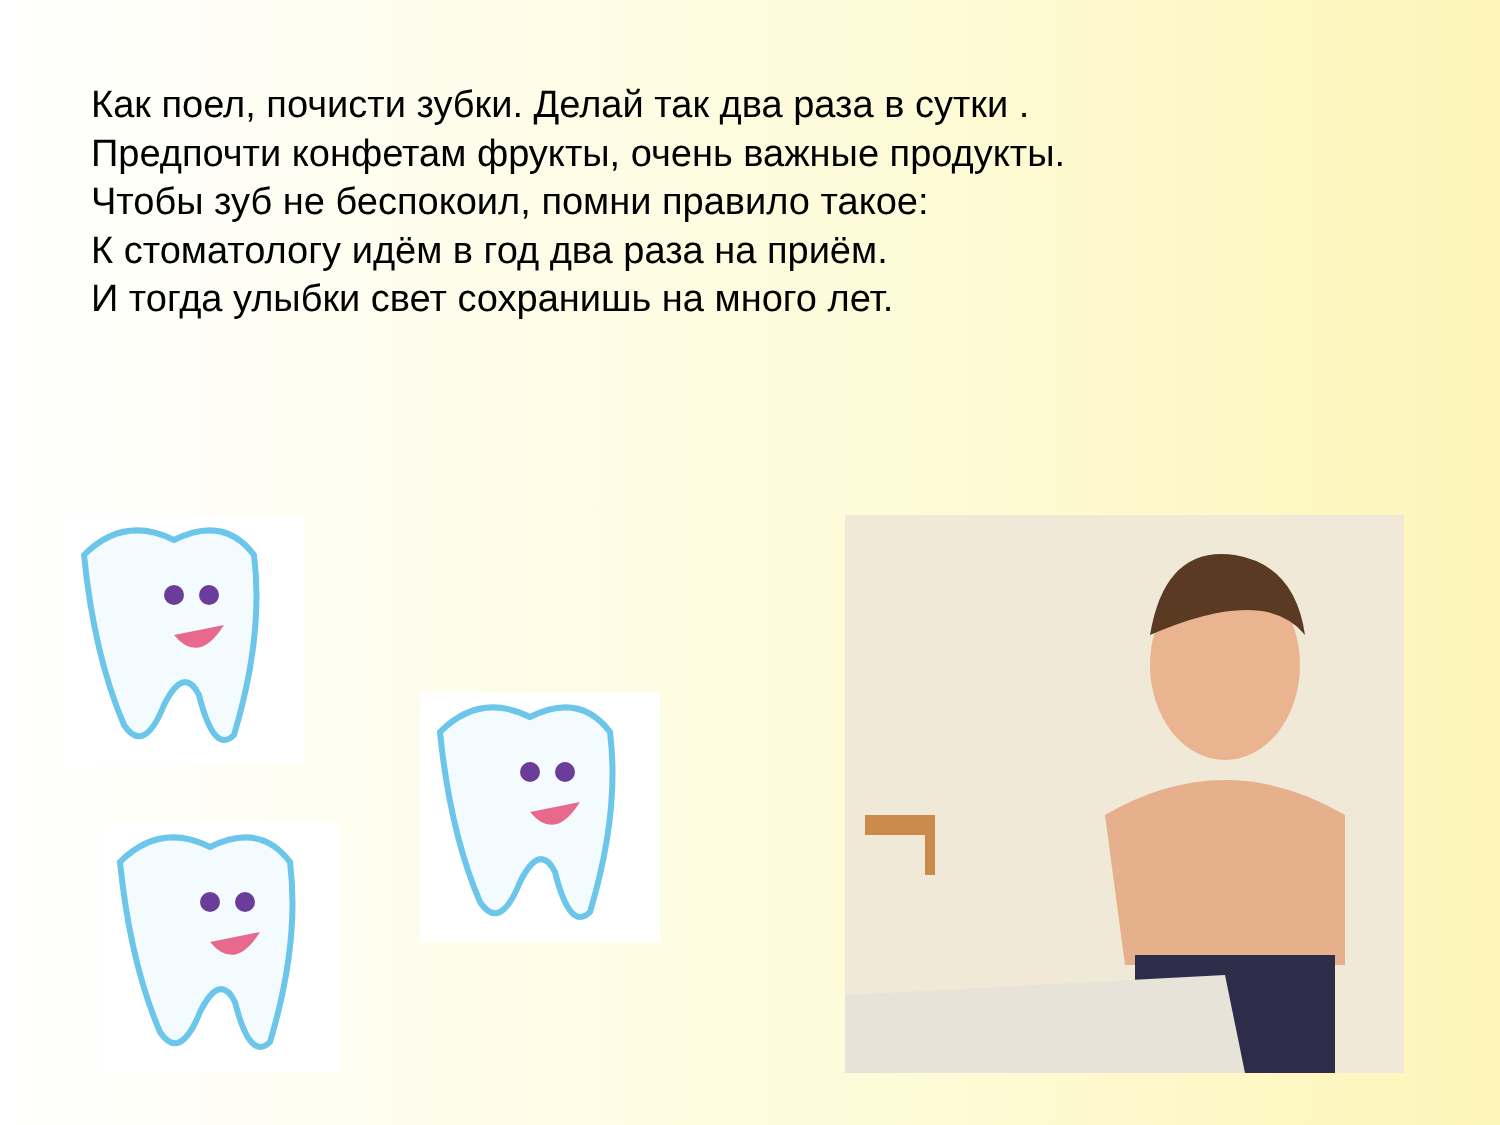Как поел, почисти зубки. Делай так два раза в сутки .
Предпочти конфетам фрукты, очень важные продукты.
Чтобы зуб не беспокоил, помни правило такое:
К стоматологу идём в год два раза на приём.
И тогда улыбки свет сохранишь на много лет.